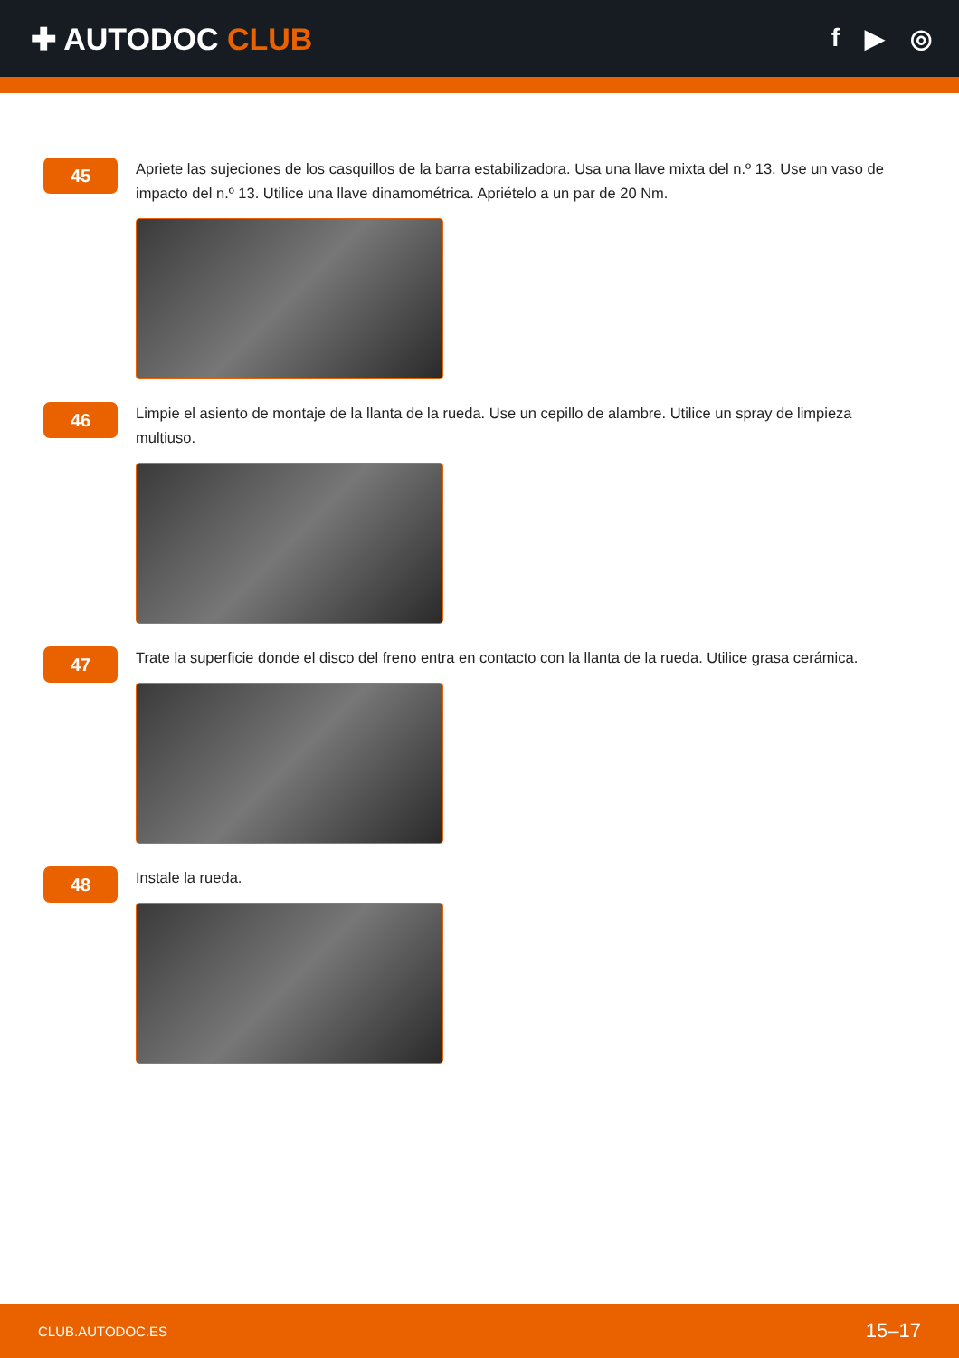✚ AUTODOC CLUB
f ▶ ◎
45
Apriete las sujeciones de los casquillos de la barra estabilizadora. Usa una llave mixta del n.º 13. Use un vaso de impacto del n.º 13. Utilice una llave dinamométrica. Apriételo a un par de 20 Nm.
46
Limpie el asiento de montaje de la llanta de la rueda. Use un cepillo de alambre. Utilice un spray de limpieza multiuso.
47
Trate la superficie donde el disco del freno entra en contacto con la llanta de la rueda. Utilice grasa cerámica.
48
Instale la rueda.
CLUB.AUTODOC.ES 15–17